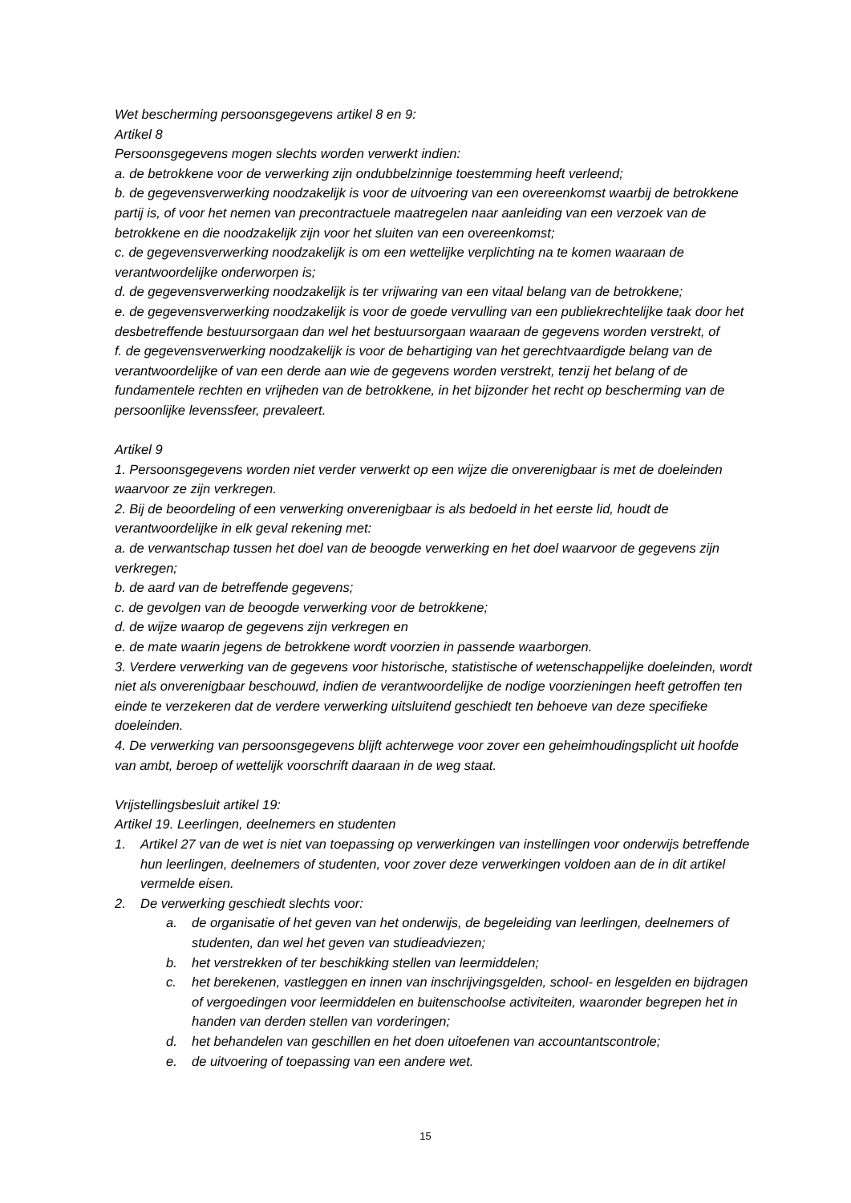Wet bescherming persoonsgegevens artikel 8 en 9:
Artikel 8
Persoonsgegevens mogen slechts worden verwerkt indien:
a. de betrokkene voor de verwerking zijn ondubbelzinnige toestemming heeft verleend;
b. de gegevensverwerking noodzakelijk is voor de uitvoering van een overeenkomst waarbij de betrokkene partij is, of voor het nemen van precontractuele maatregelen naar aanleiding van een verzoek van de betrokkene en die noodzakelijk zijn voor het sluiten van een overeenkomst;
c. de gegevensverwerking noodzakelijk is om een wettelijke verplichting na te komen waaraan de verantwoordelijke onderworpen is;
d. de gegevensverwerking noodzakelijk is ter vrijwaring van een vitaal belang van de betrokkene;
e. de gegevensverwerking noodzakelijk is voor de goede vervulling van een publiekrechtelijke taak door het desbetreffende bestuursorgaan dan wel het bestuursorgaan waaraan de gegevens worden verstrekt, of
f. de gegevensverwerking noodzakelijk is voor de behartiging van het gerechtvaardigde belang van de verantwoordelijke of van een derde aan wie de gegevens worden verstrekt, tenzij het belang of de fundamentele rechten en vrijheden van de betrokkene, in het bijzonder het recht op bescherming van de persoonlijke levenssfeer, prevaleert.
Artikel 9
1. Persoonsgegevens worden niet verder verwerkt op een wijze die onverenigbaar is met de doeleinden waarvoor ze zijn verkregen.
2. Bij de beoordeling of een verwerking onverenigbaar is als bedoeld in het eerste lid, houdt de verantwoordelijke in elk geval rekening met:
a. de verwantschap tussen het doel van de beoogde verwerking en het doel waarvoor de gegevens zijn verkregen;
b. de aard van de betreffende gegevens;
c. de gevolgen van de beoogde verwerking voor de betrokkene;
d. de wijze waarop de gegevens zijn verkregen en
e. de mate waarin jegens de betrokkene wordt voorzien in passende waarborgen.
3. Verdere verwerking van de gegevens voor historische, statistische of wetenschappelijke doeleinden, wordt niet als onverenigbaar beschouwd, indien de verantwoordelijke de nodige voorzieningen heeft getroffen ten einde te verzekeren dat de verdere verwerking uitsluitend geschiedt ten behoeve van deze specifieke doeleinden.
4. De verwerking van persoonsgegevens blijft achterwege voor zover een geheimhoudingsplicht uit hoofde van ambt, beroep of wettelijk voorschrift daaraan in de weg staat.
Vrijstellingsbesluit artikel 19:
Artikel 19. Leerlingen, deelnemers en studenten
1. Artikel 27 van de wet is niet van toepassing op verwerkingen van instellingen voor onderwijs betreffende hun leerlingen, deelnemers of studenten, voor zover deze verwerkingen voldoen aan de in dit artikel vermelde eisen.
2. De verwerking geschiedt slechts voor:
a. de organisatie of het geven van het onderwijs, de begeleiding van leerlingen, deelnemers of studenten, dan wel het geven van studieadviezen;
b. het verstrekken of ter beschikking stellen van leermiddelen;
c. het berekenen, vastleggen en innen van inschrijvingsgelden, school- en lesgelden en bijdragen of vergoedingen voor leermiddelen en buitenschoolse activiteiten, waaronder begrepen het in handen van derden stellen van vorderingen;
d. het behandelen van geschillen en het doen uitoefenen van accountantscontrole;
e. de uitvoering of toepassing van een andere wet.
15